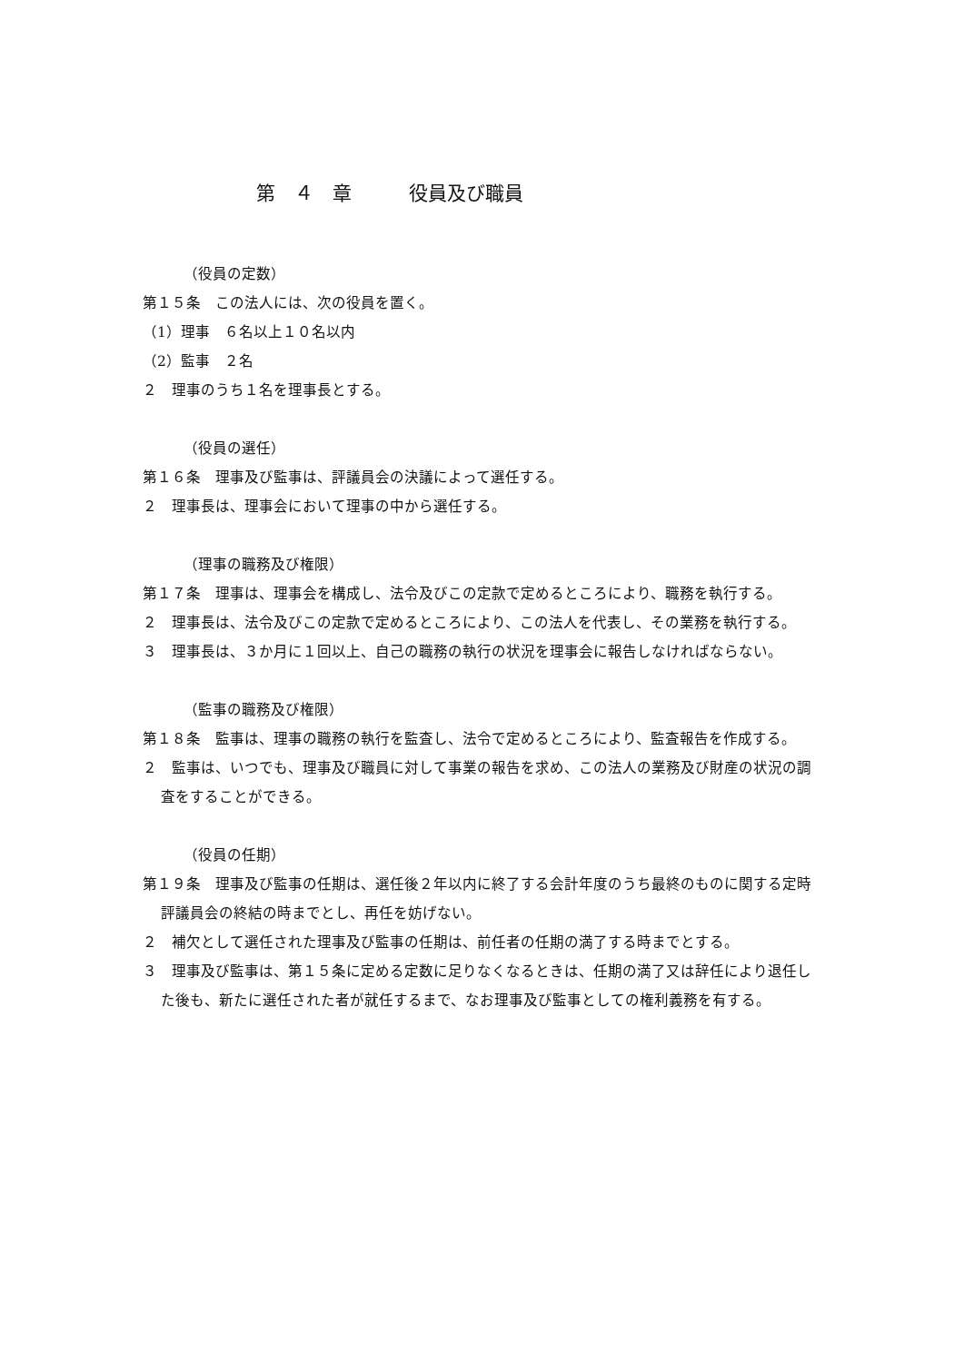第　４　章　　　役員及び職員
（役員の定数）
第１５条　この法人には、次の役員を置く。
（1）理事　６名以上１０名以内
（2）監事　２名
２　理事のうち１名を理事長とする。
（役員の選任）
第１６条　理事及び監事は、評議員会の決議によって選任する。
２　理事長は、理事会において理事の中から選任する。
（理事の職務及び権限）
第１７条　理事は、理事会を構成し、法令及びこの定款で定めるところにより、職務を執行する。
２　理事長は、法令及びこの定款で定めるところにより、この法人を代表し、その業務を執行する。
３　理事長は、３か月に１回以上、自己の職務の執行の状況を理事会に報告しなければならない。
（監事の職務及び権限）
第１８条　監事は、理事の職務の執行を監査し、法令で定めるところにより、監査報告を作成する。
２　監事は、いつでも、理事及び職員に対して事業の報告を求め、この法人の業務及び財産の状況の調査をすることができる。
（役員の任期）
第１９条　理事及び監事の任期は、選任後２年以内に終了する会計年度のうち最終のものに関する定時評議員会の終結の時までとし、再任を妨げない。
２　補欠として選任された理事及び監事の任期は、前任者の任期の満了する時までとする。
３　理事及び監事は、第１５条に定める定数に足りなくなるときは、任期の満了又は辞任により退任した後も、新たに選任された者が就任するまで、なお理事及び監事としての権利義務を有する。